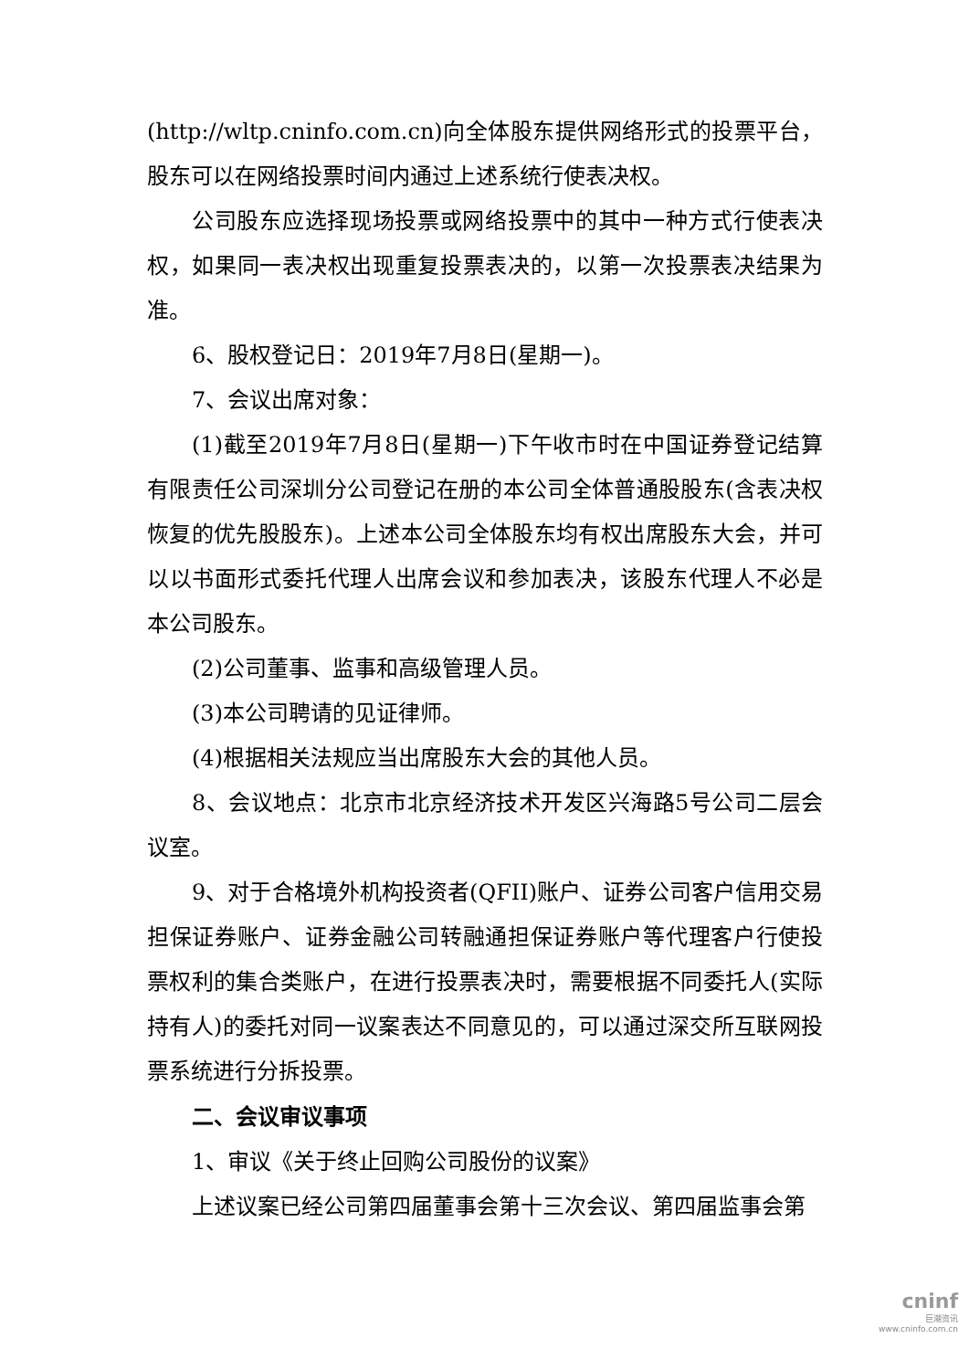(http://wltp.cninfo.com.cn)向全体股东提供网络形式的投票平台，股东可以在网络投票时间内通过上述系统行使表决权。
公司股东应选择现场投票或网络投票中的其中一种方式行使表决权，如果同一表决权出现重复投票表决的，以第一次投票表决结果为准。
6、股权登记日：2019年7月8日(星期一)。
7、会议出席对象：
(1)截至2019年7月8日(星期一)下午收市时在中国证券登记结算有限责任公司深圳分公司登记在册的本公司全体普通股股东(含表决权恢复的优先股股东)。上述本公司全体股东均有权出席股东大会，并可以以书面形式委托代理人出席会议和参加表决，该股东代理人不必是本公司股东。
(2)公司董事、监事和高级管理人员。
(3)本公司聘请的见证律师。
(4)根据相关法规应当出席股东大会的其他人员。
8、会议地点：北京市北京经济技术开发区兴海路5号公司二层会议室。
9、对于合格境外机构投资者(QFII)账户、证券公司客户信用交易担保证券账户、证券金融公司转融通担保证券账户等代理客户行使投票权利的集合类账户，在进行投票表决时，需要根据不同委托人(实际持有人)的委托对同一议案表达不同意见的，可以通过深交所互联网投票系统进行分拆投票。
二、会议审议事项
1、审议《关于终止回购公司股份的议案》
上述议案已经公司第四届董事会第十三次会议、第四届监事会第
cninf
巨潮资讯
www.cninfo.com.cn